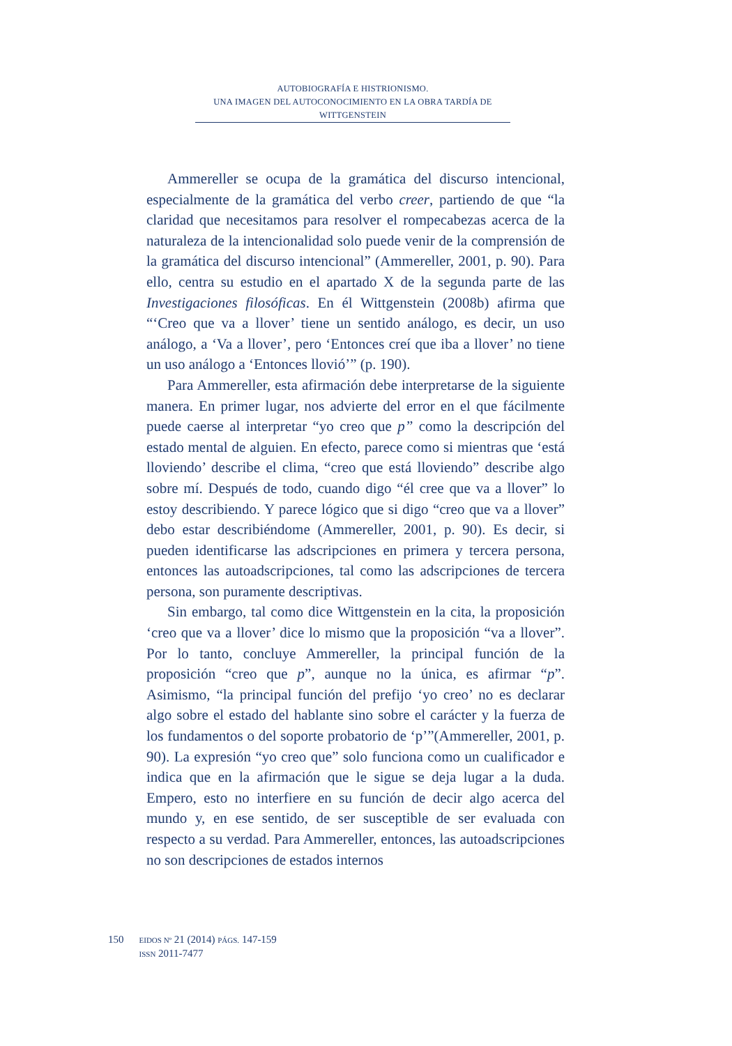AUTOBIOGRAFÍA E HISTRIONISMO.
UNA IMAGEN DEL AUTOCONOCIMIENTO EN LA OBRA TARDÍA DE WITTGENSTEIN
Ammereller se ocupa de la gramática del discurso intencional, especialmente de la gramática del verbo creer, partiendo de que “la claridad que necesitamos para resolver el rompecabezas acerca de la naturaleza de la intencionalidad solo puede venir de la comprensión de la gramática del discurso intencional” (Ammereller, 2001, p. 90). Para ello, centra su estudio en el apartado X de la segunda parte de las Investigaciones filosóficas. En él Wittgenstein (2008b) afirma que “‘Creo que va a llover’ tiene un sentido análogo, es decir, un uso análogo, a ‘Va a llover’, pero ‘Entonces creí que iba a llover’ no tiene un uso análogo a ‘Entonces llovió’” (p. 190).
Para Ammereller, esta afirmación debe interpretarse de la siguiente manera. En primer lugar, nos advierte del error en el que fácilmente puede caerse al interpretar “yo creo que p” como la descripción del estado mental de alguien. En efecto, parece como si mientras que ‘está lloviendo’ describe el clima, “creo que está lloviendo” describe algo sobre mí. Después de todo, cuando digo “él cree que va a llover” lo estoy describiendo. Y parece lógico que si digo “creo que va a llover” debo estar describiéndome (Ammereller, 2001, p. 90). Es decir, si pueden identificarse las adscripciones en primera y tercera persona, entonces las autoadscripciones, tal como las adscripciones de tercera persona, son puramente descriptivas.
Sin embargo, tal como dice Wittgenstein en la cita, la proposición ‘creo que va a llover’ dice lo mismo que la proposición “va a llover”. Por lo tanto, concluye Ammereller, la principal función de la proposición “creo que p”, aunque no la única, es afirmar “p”. Asimismo, “la principal función del prefijo ‘yo creo’ no es declarar algo sobre el estado del hablante sino sobre el carácter y la fuerza de los fundamentos o del soporte probatorio de ‘p’”(Ammereller, 2001, p. 90). La expresión “yo creo que” solo funciona como un cualificador e indica que en la afirmación que le sigue se deja lugar a la duda. Empero, esto no interfiere en su función de decir algo acerca del mundo y, en ese sentido, de ser susceptible de ser evaluada con respecto a su verdad. Para Ammereller, entonces, las autoadscripciones no son descripciones de estados internos
150
EIDOS Nº 21 (2014) PÁGS. 147-159
ISSN 2011-7477